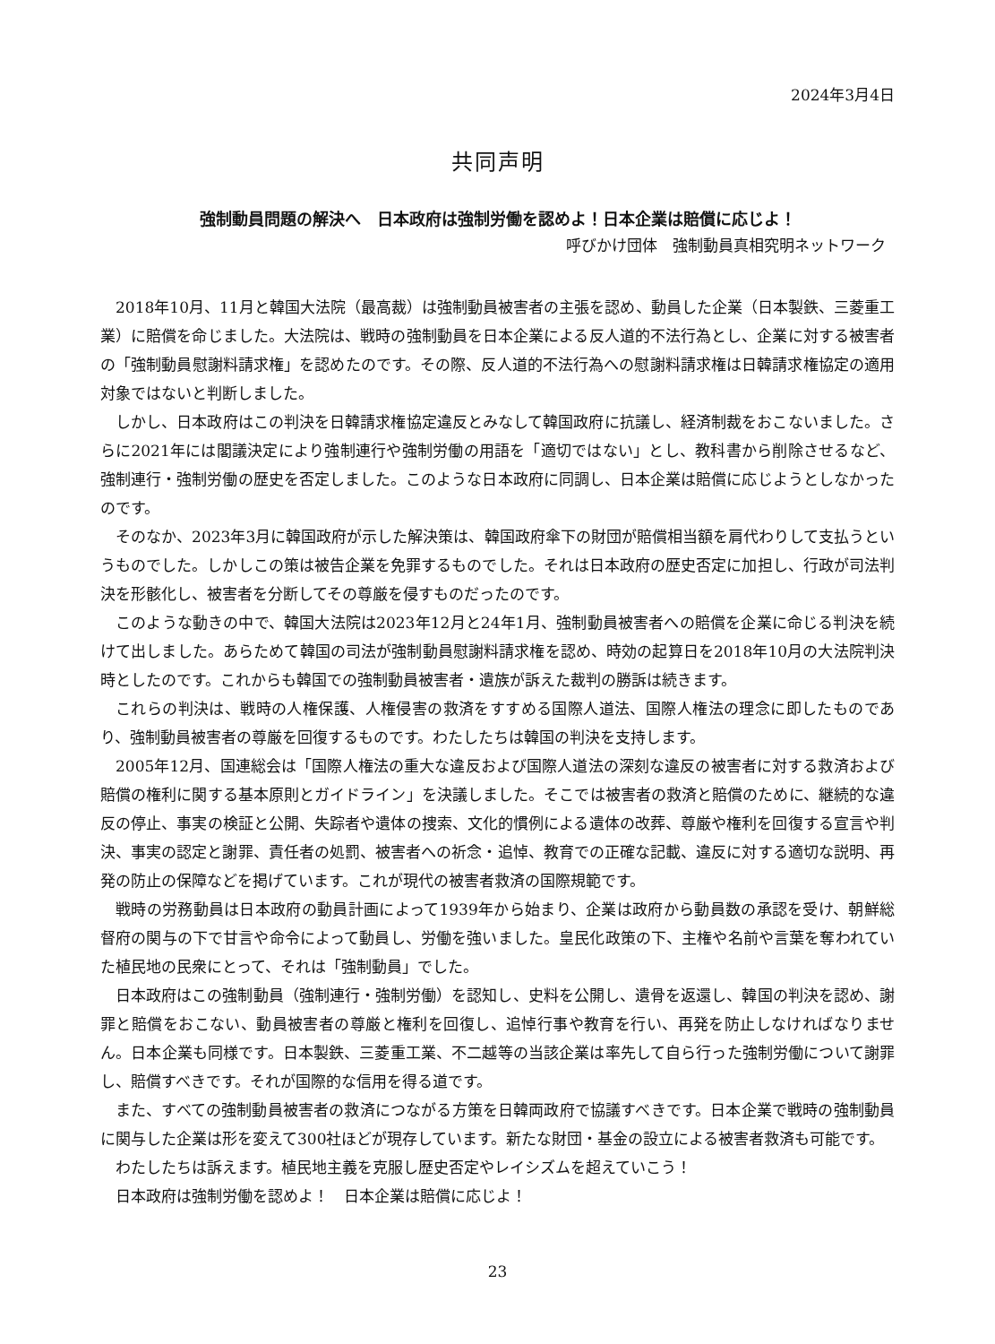2024年3月4日
共同声明
強制動員問題の解決へ　日本政府は強制労働を認めよ！日本企業は賠償に応じよ！
呼びかけ団体　強制動員真相究明ネットワーク
2018年10月、11月と韓国大法院（最高裁）は強制動員被害者の主張を認め、動員した企業（日本製鉄、三菱重工業）に賠償を命じました。大法院は、戦時の強制動員を日本企業による反人道的不法行為とし、企業に対する被害者の「強制動員慰謝料請求権」を認めたのです。その際、反人道的不法行為への慰謝料請求権は日韓請求権協定の適用対象ではないと判断しました。
しかし、日本政府はこの判決を日韓請求権協定違反とみなして韓国政府に抗議し、経済制裁をおこないました。さらに2021年には閣議決定により強制連行や強制労働の用語を「適切ではない」とし、教科書から削除させるなど、強制連行・強制労働の歴史を否定しました。このような日本政府に同調し、日本企業は賠償に応じようとしなかったのです。
そのなか、2023年3月に韓国政府が示した解決策は、韓国政府傘下の財団が賠償相当額を肩代わりして支払うというものでした。しかしこの策は被告企業を免罪するものでした。それは日本政府の歴史否定に加担し、行政が司法判決を形骸化し、被害者を分断してその尊厳を侵すものだったのです。
このような動きの中で、韓国大法院は2023年12月と24年1月、強制動員被害者への賠償を企業に命じる判決を続けて出しました。あらためて韓国の司法が強制動員慰謝料請求権を認め、時効の起算日を2018年10月の大法院判決時としたのです。これからも韓国での強制動員被害者・遺族が訴えた裁判の勝訴は続きます。
これらの判決は、戦時の人権保護、人権侵害の救済をすすめる国際人道法、国際人権法の理念に即したものであり、強制動員被害者の尊厳を回復するものです。わたしたちは韓国の判決を支持します。
2005年12月、国連総会は「国際人権法の重大な違反および国際人道法の深刻な違反の被害者に対する救済および賠償の権利に関する基本原則とガイドライン」を決議しました。そこでは被害者の救済と賠償のために、継続的な違反の停止、事実の検証と公開、失踪者や遺体の捜索、文化的慣例による遺体の改葬、尊厳や権利を回復する宣言や判決、事実の認定と謝罪、責任者の処罰、被害者への祈念・追悼、教育での正確な記載、違反に対する適切な説明、再発の防止の保障などを掲げています。これが現代の被害者救済の国際規範です。
戦時の労務動員は日本政府の動員計画によって1939年から始まり、企業は政府から動員数の承認を受け、朝鮮総督府の関与の下で甘言や命令によって動員し、労働を強いました。皇民化政策の下、主権や名前や言葉を奪われていた植民地の民衆にとって、それは「強制動員」でした。
日本政府はこの強制動員（強制連行・強制労働）を認知し、史料を公開し、遺骨を返還し、韓国の判決を認め、謝罪と賠償をおこない、動員被害者の尊厳と権利を回復し、追悼行事や教育を行い、再発を防止しなければなりません。日本企業も同様です。日本製鉄、三菱重工業、不二越等の当該企業は率先して自ら行った強制労働について謝罪し、賠償すべきです。それが国際的な信用を得る道です。
また、すべての強制動員被害者の救済につながる方策を日韓両政府で協議すべきです。日本企業で戦時の強制動員に関与した企業は形を変えて300社ほどが現存しています。新たな財団・基金の設立による被害者救済も可能です。
わたしたちは訴えます。植民地主義を克服し歴史否定やレイシズムを超えていこう！
日本政府は強制労働を認めよ！　日本企業は賠償に応じよ！
23